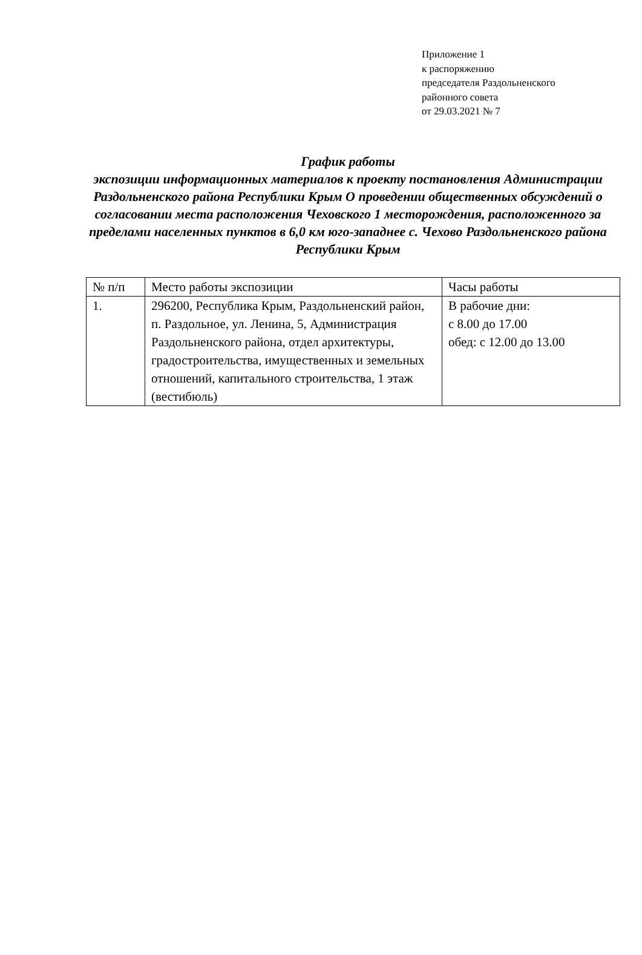Приложение 1
к распоряжению
председателя Раздольненского
районного совета
от 29.03.2021 № 7
График работы
экспозиции информационных материалов к проекту постановления Администрации Раздольненского района Республики Крым О проведении общественных обсуждений о согласовании места расположения Чеховского 1 месторождения, расположенного за пределами населенных пунктов в 6,0 км юго-западнее с. Чехово Раздольненского района Республики Крым
| № п/п | Место работы экспозиции | Часы работы |
| 1. | 296200, Республика Крым, Раздольненский район, п. Раздольное, ул. Ленина, 5, Администрация Раздольненского района, отдел архитектуры, градостроительства, имущественных и земельных отношений, капитального строительства, 1 этаж (вестибюль) | В рабочие дни: с 8.00 до 17.00 обед: с 12.00 до 13.00 |